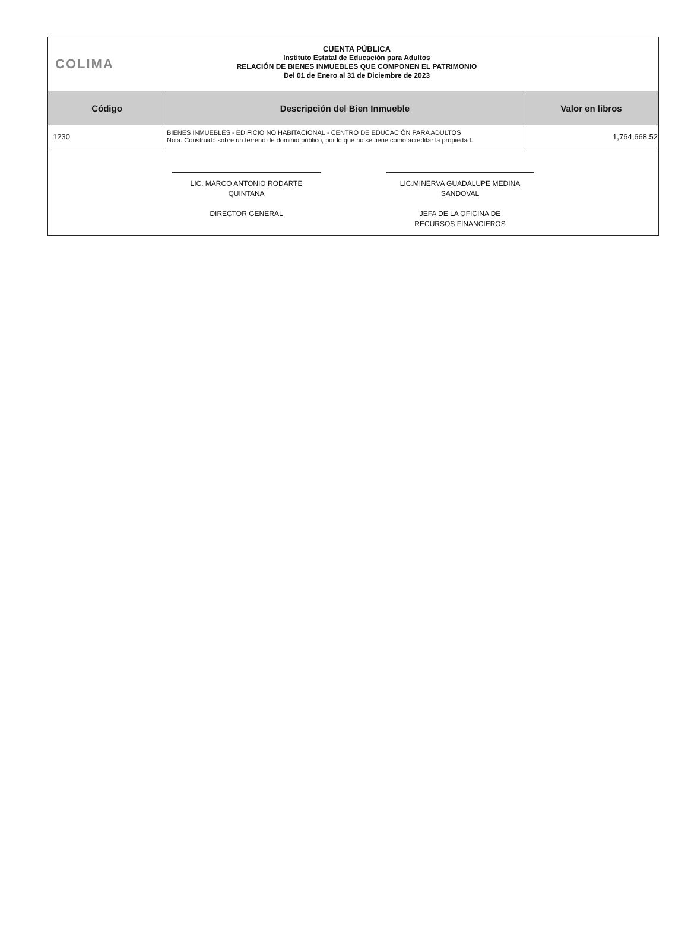COLIMA
CUENTA PÚBLICA
Instituto Estatal de Educación para Adultos
RELACIÓN DE BIENES INMUEBLES QUE COMPONEN EL PATRIMONIO
Del 01 de Enero al 31 de Diciembre de 2023
| Código | Descripción del Bien Inmueble | Valor en libros |
| --- | --- | --- |
| 1230 | BIENES INMUEBLES - EDIFICIO NO HABITACIONAL.- CENTRO DE EDUCACIÓN PARA ADULTOS Nota. Construido sobre un terreno de dominio público, por lo que no se tiene como acreditar la propiedad. | 1,764,668.52 |
LIC. MARCO ANTONIO RODARTE
QUINTANA
DIRECTOR GENERAL
LIC.MINERVA GUADALUPE MEDINA
SANDOVAL
JEFA DE LA OFICINA DE
RECURSOS FINANCIEROS